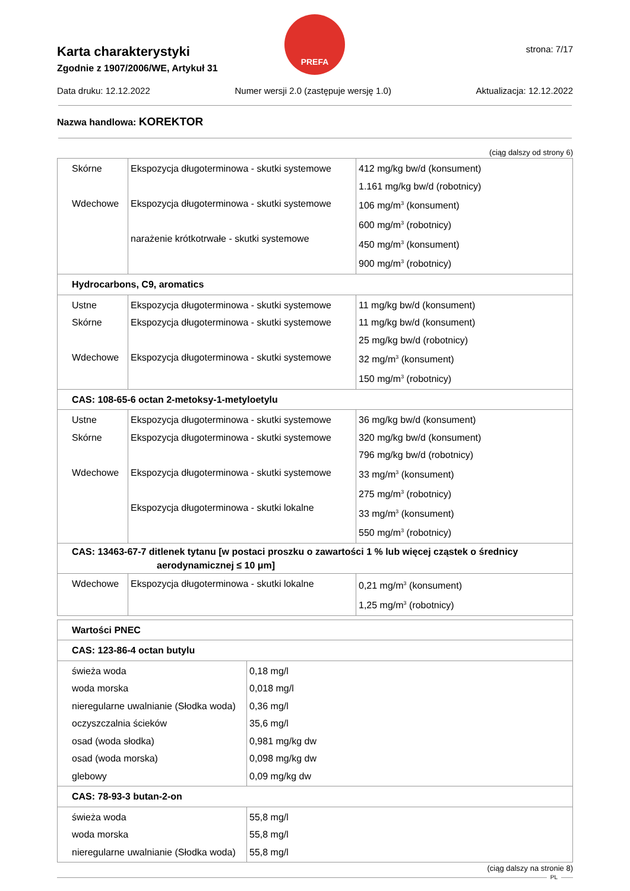PREFA
strona: 7/17
Karta charakterystyki
Zgodnie z 1907/2006/WE, Artykuł 31
Data druku: 12.12.2022 Numer wersji 2.0 (zastępuje wersję 1.0) Aktualizacja: 12.12.2022
Nazwa handlowa: KOREKTOR
(ciąg dalszy od strony 6)
| Skórne Wdechowe | Ekspozycja długoterminowa - skutki systemowe Ekspozycja długoterminowa - skutki systemowe narażenie krótkotrwałe - skutki systemowe | 412 mg/kg bw/d (konsument) 1.161 mg/kg bw/d (robotnicy) 106 mg/m<sup>3</sup> (konsument) 600 mg/m<sup>3</sup> (robotnicy) 450 mg/m<sup>3</sup> (konsument) 900 mg/m<sup>3</sup> (robotnicy) |
| Hydrocarbons, C9, aromatics | | |
| Ustne Skórne Wdechowe | Ekspozycja długoterminowa - skutki systemowe Ekspozycja długoterminowa - skutki systemowe Ekspozycja długoterminowa - skutki systemowe | 11 mg/kg bw/d (konsument) 11 mg/kg bw/d (konsument) 25 mg/kg bw/d (robotnicy) 32 mg/m<sup>3</sup> (konsument) 150 mg/m<sup>3</sup> (robotnicy) |
| CAS: 108-65-6 octan 2-metoksy-1-metyloetylu | | |
| Ustne Skórne Wdechowe | Ekspozycja długoterminowa - skutki systemowe Ekspozycja długoterminowa - skutki systemowe Ekspozycja długoterminowa - skutki systemowe Ekspozycja długoterminowa - skutki lokalne | 36 mg/kg bw/d (konsument) 320 mg/kg bw/d (konsument) 796 mg/kg bw/d (robotnicy) 33 mg/m<sup>3</sup> (konsument) 275 mg/m<sup>3</sup> (robotnicy) 33 mg/m<sup>3</sup> (konsument) 550 mg/m<sup>3</sup> (robotnicy) |
| CAS: 13463-67-7 ditlenek tytanu [w postaci proszku o zawartości 1 % lub więcej cząstek o średnicy aerodynamicznej ≤ 10 μm] | | |
| Wdechowe | Ekspozycja długoterminowa - skutki lokalne | 0,21 mg/m<sup>3</sup> (konsument) 1,25 mg/m<sup>3</sup> (robotnicy) |
| Wartości PNEC | |
| CAS: 123-86-4 octan butylu | |
| świeża woda woda morska nieregularne uwalnianie (Słodka woda) oczyszczalnia ścieków osad (woda słodka) osad (woda morska) glebowy | 0,18 mg/l 0,018 mg/l 0,36 mg/l 35,6 mg/l 0,981 mg/kg dw 0,098 mg/kg dw 0,09 mg/kg dw |
| CAS: 78-93-3 butan-2-on | |
| świeża woda woda morska nieregularne uwalnianie (Słodka woda) | 55,8 mg/l 55,8 mg/l 55,8 mg/l |
(ciąg dalszy na stronie 8)
PL